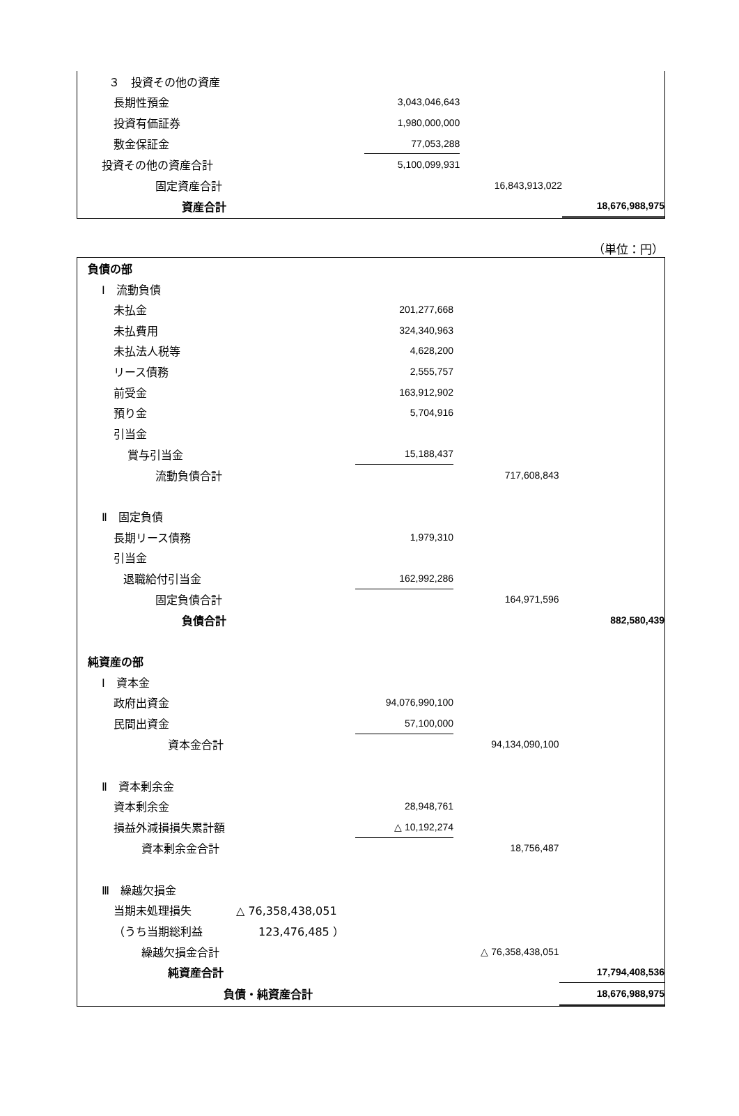| ３ 投資その他の資産 | | | |
| 長期性預金 | 3,043,046,643 | | |
| 投資有価証券 | 1,980,000,000 | | |
| 敷金保証金 | 77,053,288 | | |
| 投資その他の資産合計 | 5,100,099,931 | | |
| 固定資産合計 | | 16,843,913,022 | |
| 資産合計 | | | 18,676,988,975 |
（単位：円）
| 負債の部 | | | |
| Ⅰ 流動負債 | | | |
| 未払金 | 201,277,668 | | |
| 未払費用 | 324,340,963 | | |
| 未払法人税等 | 4,628,200 | | |
| リース債務 | 2,555,757 | | |
| 前受金 | 163,912,902 | | |
| 預り金 | 5,704,916 | | |
| 引当金 | | | |
| 賞与引当金 | 15,188,437 | | |
| 流動負債合計 | | 717,608,843 | |
| Ⅱ 固定負債 | | | |
| 長期リース債務 | 1,979,310 | | |
| 引当金 | | | |
| 退職給付引当金 | 162,992,286 | | |
| 固定負債合計 | | 164,971,596 | |
| 負債合計 | | | 882,580,439 |
| 純資産の部 | | | |
| Ⅰ 資本金 | | | |
| 政府出資金 | 94,076,990,100 | | |
| 民間出資金 | 57,100,000 | | |
| 資本金合計 | | 94,134,090,100 | |
| Ⅱ 資本剰余金 | | | |
| 資本剰余金 | 28,948,761 | | |
| 損益外減損損失累計額 | △ 10,192,274 | | |
| 資本剰余金合計 | | 18,756,487 | |
| Ⅲ 繰越欠損金 | | | |
| 当期未処理損失 △ 76,358,438,051 | | | |
| （うち当期総利益 123,476,485 ） | | | |
| 繰越欠損金合計 | | △ 76,358,438,051 | |
| 純資産合計 | | | 17,794,408,536 |
| 負債・純資産合計 | | | 18,676,988,975 |